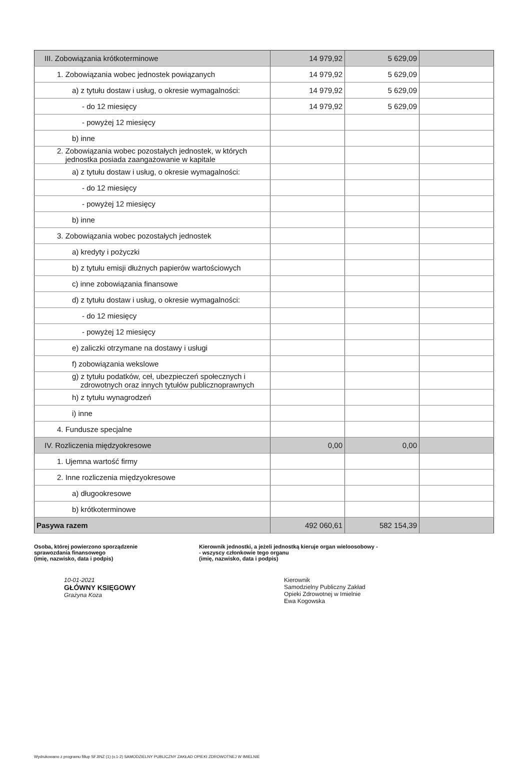| III. Zobowiązania krótkoterminowe | 14 979,92 | 5 629,09 | |
| 1. Zobowiązania wobec jednostek powiązanych | 14 979,92 | 5 629,09 | |
| a) z tytułu dostaw i usług, o okresie wymagalności: | 14 979,92 | 5 629,09 | |
| - do 12 miesięcy | 14 979,92 | 5 629,09 | |
| - powyżej 12 miesięcy | | | |
| b) inne | | | |
| 2. Zobowiązania wobec pozostałych jednostek, w których jednostka posiada zaangażowanie w kapitale | | | |
| a) z tytułu dostaw i usług, o okresie wymagalności: | | | |
| - do 12 miesięcy | | | |
| - powyżej 12 miesięcy | | | |
| b) inne | | | |
| 3. Zobowiązania wobec pozostałych jednostek | | | |
| a) kredyty i pożyczki | | | |
| b) z tytułu emisji dłużnych papierów wartościowych | | | |
| c) inne zobowiązania finansowe | | | |
| d) z tytułu dostaw i usług, o okresie wymagalności: | | | |
| - do 12 miesięcy | | | |
| - powyżej 12 miesięcy | | | |
| e) zaliczki otrzymane na dostawy i usługi | | | |
| f) zobowiązania wekslowe | | | |
| g) z tytułu podatków, ceł, ubezpieczeń społecznych i zdrowotnych oraz innych tytułów publicznoprawnych | | | |
| h) z tytułu wynagrodzeń | | | |
| i) inne | | | |
| 4. Fundusze specjalne | | | |
| IV. Rozliczenia międzyokresowe | 0,00 | 0,00 | |
| 1. Ujemna wartość firmy | | | |
| 2. Inne rozliczenia międzyokresowe | | | |
| a) długookresowe | | | |
| b) krótkoterminowe | | | |
| Pasywa razem | 492 060,61 | 582 154,39 | |
Osoba, której powierzono sporządzenie
sprawozdania finansowego
(imię, nazwisko, data i podpis)
Kierownik jednostki, a jeżeli jednostką kieruje organ wieloosobowy -
- wszyscy członkowie tego organu
(imię, nazwisko, data i podpis)
10-01-2021
GŁÓWNY KSIĘGOWY
Grażyna Koza
Kierownik
Samodzielny Publiczny Zakład
Opieki Zdrowotnej w Imielnie
Ewa Kogowska
Wydrukowano z programu fillup SFJINZ (1) (v.1-2) SAMODZIELNY PUBLICZNY ZAKŁAD OPIEKI ZDROWOTNEJ W IMIELNIE